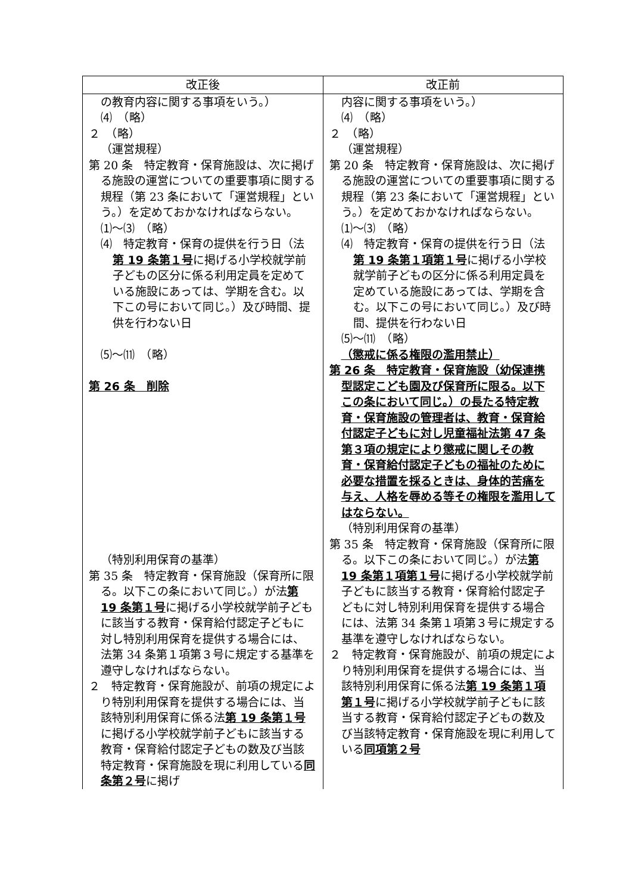| 改正後 | 改正前 |
| --- | --- |
| の教育内容に関する事項をいう。） ⑷ （略） ２ （略） （運営規程） 第 20 条 特定教育・保育施設は、次に掲げる施設の運営についての重要事項に関する規程（第 23 条において「運営規程」という。）を定めておかなければならない。 ⑴～⑶ （略） ⑷ 特定教育・保育の提供を行う日（法 第 19 条第１号 に掲げる小学校就学前子どもの区分に係る利用定員を定めている施設にあっては、学期を含む。以下この号において同じ。）及び時間、提供を行わない日 ⑸～⑾ （略） 第 26 条 削除 （特別利用保育の基準） 第 35 条 特定教育・保育施設（保育所に限る。以下この条において同じ。）が法 第 19 条第１号 に掲げる小学校就学前子どもに該当する教育・保育給付認定子どもに対し特別利用保育を提供する場合には、法第 34 条第１項第３号に規定する基準を遵守しなければならない。 ２ 特定教育・保育施設が、前項の規定により特別利用保育を提供する場合には、当該特別利用保育に係る法 第 19 条第１号 に掲げる小学校就学前子どもに該当する教育・保育給付認定子どもの数及び当該特定教育・保育施設を現に利用している 同条第２号 に掲げ | 内容に関する事項をいう。） ⑷ （略） ２ （略） （運営規程） 第 20 条 特定教育・保育施設は、次に掲げる施設の運営についての重要事項に関する規程（第 23 条において「運営規程」という。）を定めておかなければならない。 ⑴～⑶ （略） ⑷ 特定教育・保育の提供を行う日（法 第 19 条第１項第１号 に掲げる小学校就学前子どもの区分に係る利用定員を定めている施設にあっては、学期を含む。以下この号において同じ。）及び時間、提供を行わない日 ⑸～⑾ （略） （懲戒に係る権限の濫用禁止） 第 26 条 特定教育・保育施設（幼保連携型認定こども園及び保育所に限る。以下この条において同じ。）の長たる特定教育・保育施設の管理者は、教育・保育給付認定子どもに対し児童福祉法第 47 条第３項の規定により懲戒に関しその教育・保育給付認定子どもの福祉のために必要な措置を採るときは、身体的苦痛を与え、人格を辱める等その権限を濫用してはならない。 （特別利用保育の基準） 第 35 条 特定教育・保育施設（保育所に限る。以下この条において同じ。）が法 第 19 条第１項第１号 に掲げる小学校就学前子どもに該当する教育・保育給付認定子どもに対し特別利用保育を提供する場合には、法第 34 条第１項第３号に規定する基準を遵守しなければならない。 ２ 特定教育・保育施設が、前項の規定により特別利用保育を提供する場合には、当該特別利用保育に係る法 第 19 条第１項第１号 に掲げる小学校就学前子どもに該当する教育・保育給付認定子どもの数及び当該特定教育・保育施設を現に利用している 同項第２号 |